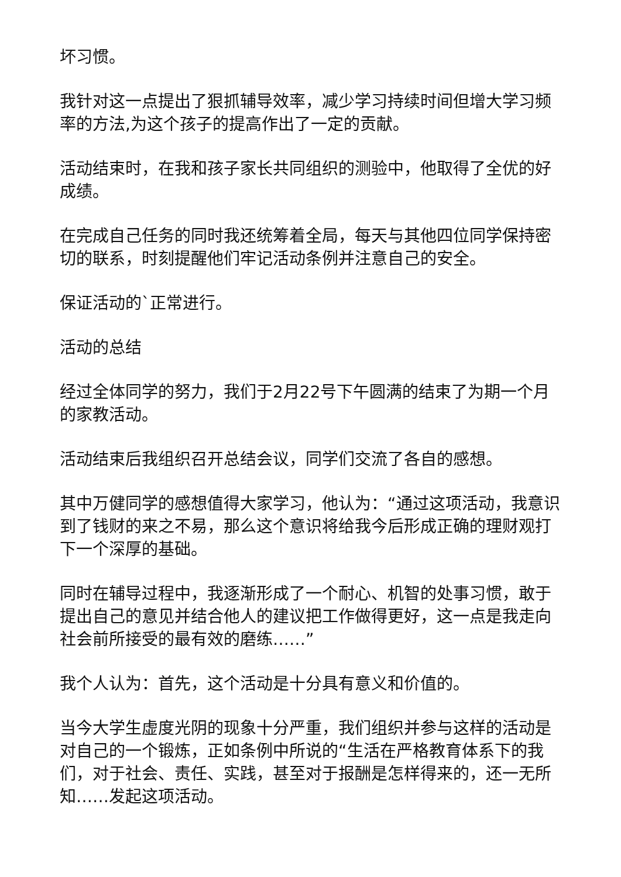坏习惯。
我针对这一点提出了狠抓辅导效率，减少学习持续时间但增大学习频率的方法,为这个孩子的提高作出了一定的贡献。
活动结束时，在我和孩子家长共同组织的测验中，他取得了全优的好成绩。
在完成自己任务的同时我还统筹着全局，每天与其他四位同学保持密切的联系，时刻提醒他们牢记活动条例并注意自己的安全。
保证活动的`正常进行。
活动的总结
经过全体同学的努力，我们于2月22号下午圆满的结束了为期一个月的家教活动。
活动结束后我组织召开总结会议，同学们交流了各自的感想。
其中万健同学的感想值得大家学习，他认为：“通过这项活动，我意识到了钱财的来之不易，那么这个意识将给我今后形成正确的理财观打下一个深厚的基础。
同时在辅导过程中，我逐渐形成了一个耐心、机智的处事习惯，敢于提出自己的意见并结合他人的建议把工作做得更好，这一点是我走向社会前所接受的最有效的磨练……”
我个人认为：首先，这个活动是十分具有意义和价值的。
当今大学生虚度光阴的现象十分严重，我们组织并参与这样的活动是对自己的一个锻炼，正如条例中所说的“生活在严格教育体系下的我们，对于社会、责任、实践，甚至对于报酬是怎样得来的，还一无所知……发起这项活动。